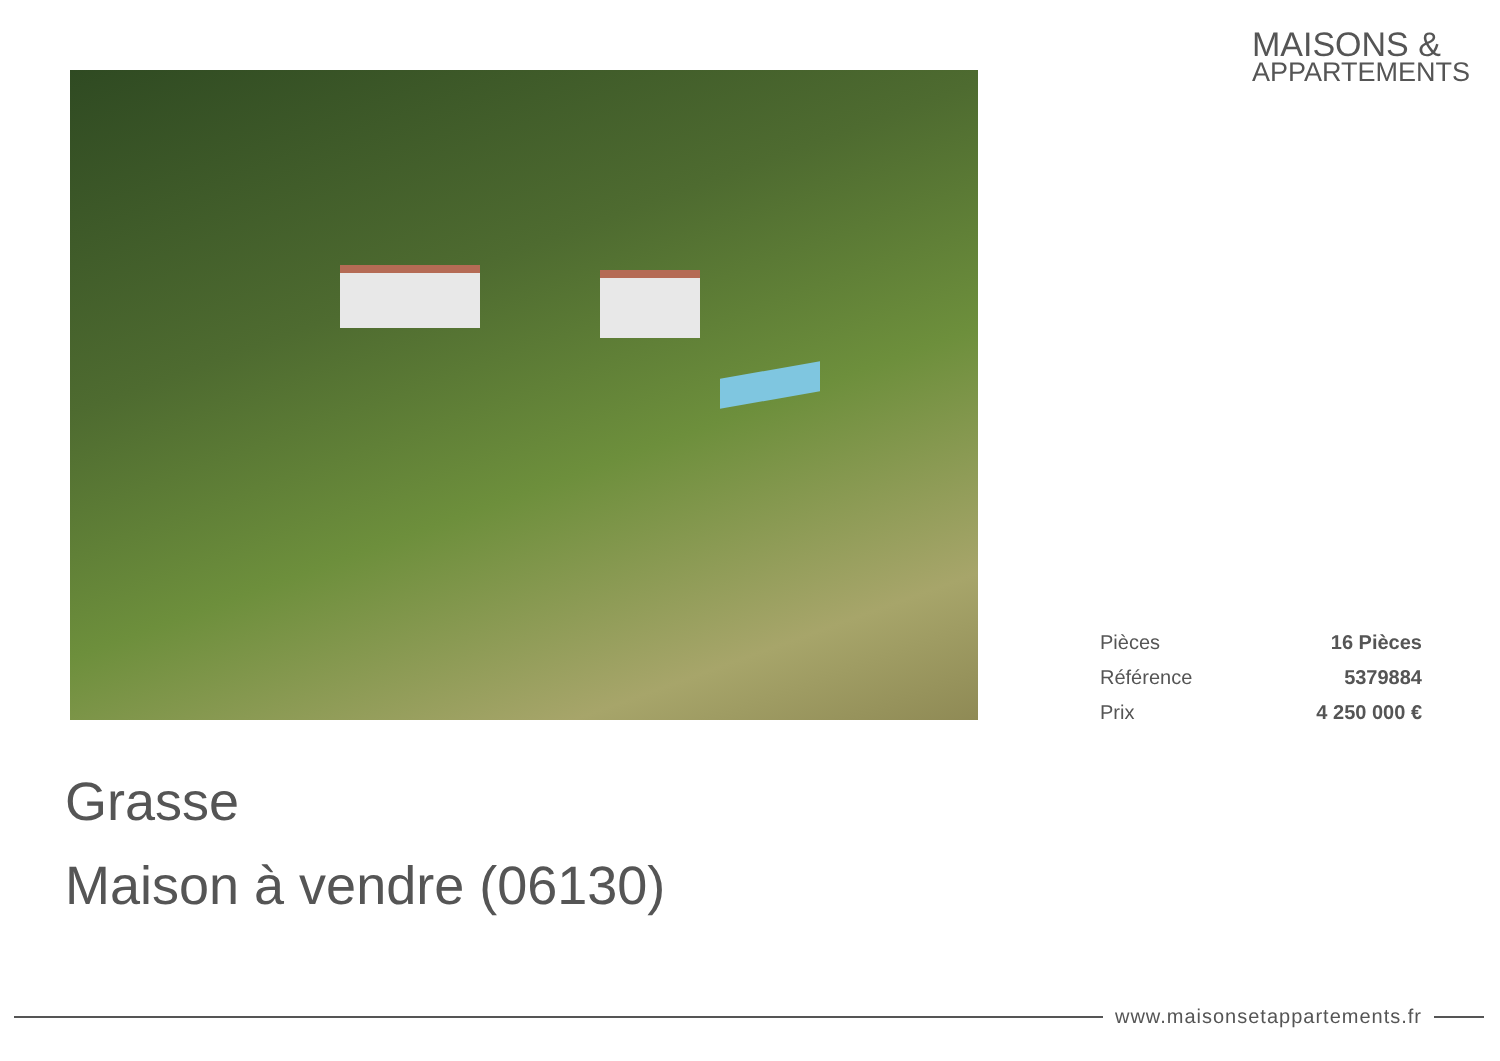MAISONS &
APPARTEMENTS
| Pièces | 16 Pièces |
| Référence | 5379884 |
| Prix | 4 250 000 € |
Grasse
Maison à vendre (06130)
www.maisonsetappartements.fr